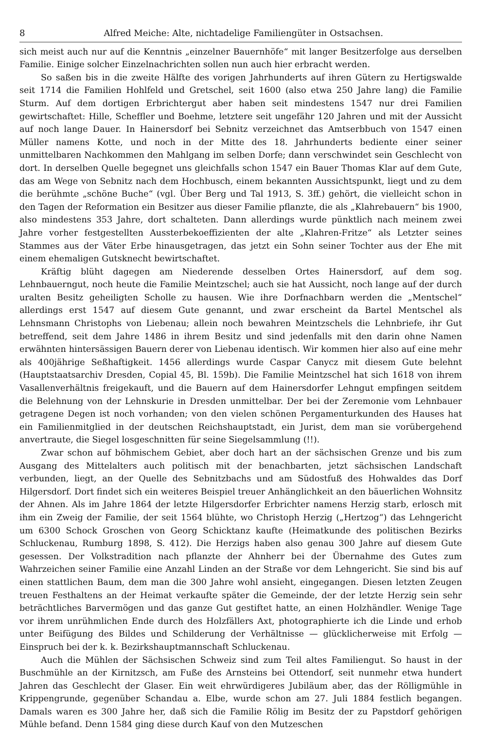8 Alfred Meiche: Alte, nichtadelige Familiengüter in Ostsachsen.
sich meist auch nur auf die Kenntnis „einzelner Bauernhöfe“ mit langer Besitzerfolge aus derselben Familie. Einige solcher Einzelnachrichten sollen nun auch hier erbracht werden.
So saßen bis in die zweite Hälfte des vorigen Jahrhunderts auf ihren Gütern zu Hertigswalde seit 1714 die Familien Hohlfeld und Gretschel, seit 1600 (also etwa 250 Jahre lang) die Familie Sturm. Auf dem dortigen Erbrichtergut aber haben seit mindestens 1547 nur drei Familien gewirtschaftet: Hille, Scheffler und Boehme, letztere seit ungefähr 120 Jahren und mit der Aussicht auf noch lange Dauer. In Hainersdorf bei Sebnitz verzeichnet das Amtserbbuch von 1547 einen Müller namens Kotte, und noch in der Mitte des 18. Jahrhunderts bediente einer seiner unmittelbaren Nachkommen den Mahlgang im selben Dorfe; dann verschwindet sein Geschlecht von dort. In derselben Quelle begegnet uns gleichfalls schon 1547 ein Bauer Thomas Klar auf dem Gute, das am Wege von Sebnitz nach dem Hochbusch, einem bekannten Aussichtspunkt, liegt und zu dem die berühmte „schöne Buche“ (vgl. Über Berg und Tal 1913, S. 3ff.) gehört, die vielleicht schon in den Tagen der Reformation ein Besitzer aus dieser Familie pflanzte, die als „Klahrebauern“ bis 1900, also mindestens 353 Jahre, dort schalteten. Dann allerdings wurde pünktlich nach meinem zwei Jahre vorher festgestellten Aussterbekoeffizienten der alte „Klahren-Fritze“ als Letzter seines Stammes aus der Väter Erbe hinausgetragen, das jetzt ein Sohn seiner Tochter aus der Ehe mit einem ehemaligen Gutsknecht bewirtschaftet.
Kräftig blüht dagegen am Niederende desselben Ortes Hainersdorf, auf dem sog. Lehnbauerngut, noch heute die Familie Meintzschel; auch sie hat Aussicht, noch lange auf der durch uralten Besitz geheiligten Scholle zu hausen. Wie ihre Dorfnachbarn werden die „Mentschel“ allerdings erst 1547 auf diesem Gute genannt, und zwar erscheint da Bartel Mentschel als Lehnsmann Christophs von Liebenau; allein noch bewahren Meintzschels die Lehnbriefe, ihr Gut betreffend, seit dem Jahre 1486 in ihrem Besitz und sind jedenfalls mit den darin ohne Namen erwähnten hintersässigen Bauern derer von Liebenau identisch. Wir kommen hier also auf eine mehr als 400jährige Seßhaftigkeit. 1456 allerdings wurde Caspar Canycz mit diesem Gute belehnt (Hauptstaatsarchiv Dresden, Copial 45, Bl. 159b). Die Familie Meintzschel hat sich 1618 von ihrem Vasallenverhältnis freigekauft, und die Bauern auf dem Hainersdorfer Lehngut empfingen seitdem die Belehnung von der Lehnskurie in Dresden unmittelbar. Der bei der Zeremonie vom Lehnbauer getragene Degen ist noch vorhanden; von den vielen schönen Pergamenturkunden des Hauses hat ein Familienmitglied in der deutschen Reichshauptstadt, ein Jurist, dem man sie vorübergehend anvertraute, die Siegel losgeschnitten für seine Siegelsammlung (!!).
Zwar schon auf böhmischem Gebiet, aber doch hart an der sächsischen Grenze und bis zum Ausgang des Mittelalters auch politisch mit der benachbarten, jetzt sächsischen Landschaft verbunden, liegt, an der Quelle des Sebnitzbachs und am Südostfuß des Hohwaldes das Dorf Hilgersdorf. Dort findet sich ein weiteres Beispiel treuer Anhänglichkeit an den bäuerlichen Wohnsitz der Ahnen. Als im Jahre 1864 der letzte Hilgersdorfer Erbrichter namens Herzig starb, erlosch mit ihm ein Zweig der Familie, der seit 1564 blühte, wo Christoph Herzig („Hertzog“) das Lehngericht um 6300 Schock Groschen von Georg Schicktanz kaufte (Heimatkunde des politischen Bezirks Schluckenau, Rumburg 1898, S. 412). Die Herzigs haben also genau 300 Jahre auf diesem Gute gesessen. Der Volkstradition nach pflanzte der Ahnherr bei der Übernahme des Gutes zum Wahrzeichen seiner Familie eine Anzahl Linden an der Straße vor dem Lehngericht. Sie sind bis auf einen stattlichen Baum, dem man die 300 Jahre wohl ansieht, eingegangen. Diesen letzten Zeugen treuen Festhaltens an der Heimat verkaufte später die Gemeinde, der der letzte Herzig sein sehr beträchtliches Barvermögen und das ganze Gut gestiftet hatte, an einen Holzhändler. Wenige Tage vor ihrem unrühmlichen Ende durch des Holzfällers Axt, photographierte ich die Linde und erhob unter Beifügung des Bildes und Schilderung der Verhältnisse — glücklicherweise mit Erfolg — Einspruch bei der k. k. Bezirkshauptmannschaft Schluckenau.
Auch die Mühlen der Sächsischen Schweiz sind zum Teil altes Familiengut. So haust in der Buschmühle an der Kirnitzsch, am Fuße des Arnsteins bei Ottendorf, seit nunmehr etwa hundert Jahren das Geschlecht der Glaser. Ein weit ehrwürdigeres Jubiläum aber, das der Rölligmühle in Krippengrunde, gegenüber Schandau a. Elbe, wurde schon am 27. Juli 1884 festlich begangen. Damals waren es 300 Jahre her, daß sich die Familie Rölig im Besitz der zu Papstdorf gehörigen Mühle befand. Denn 1584 ging diese durch Kauf von den Mutzeschen